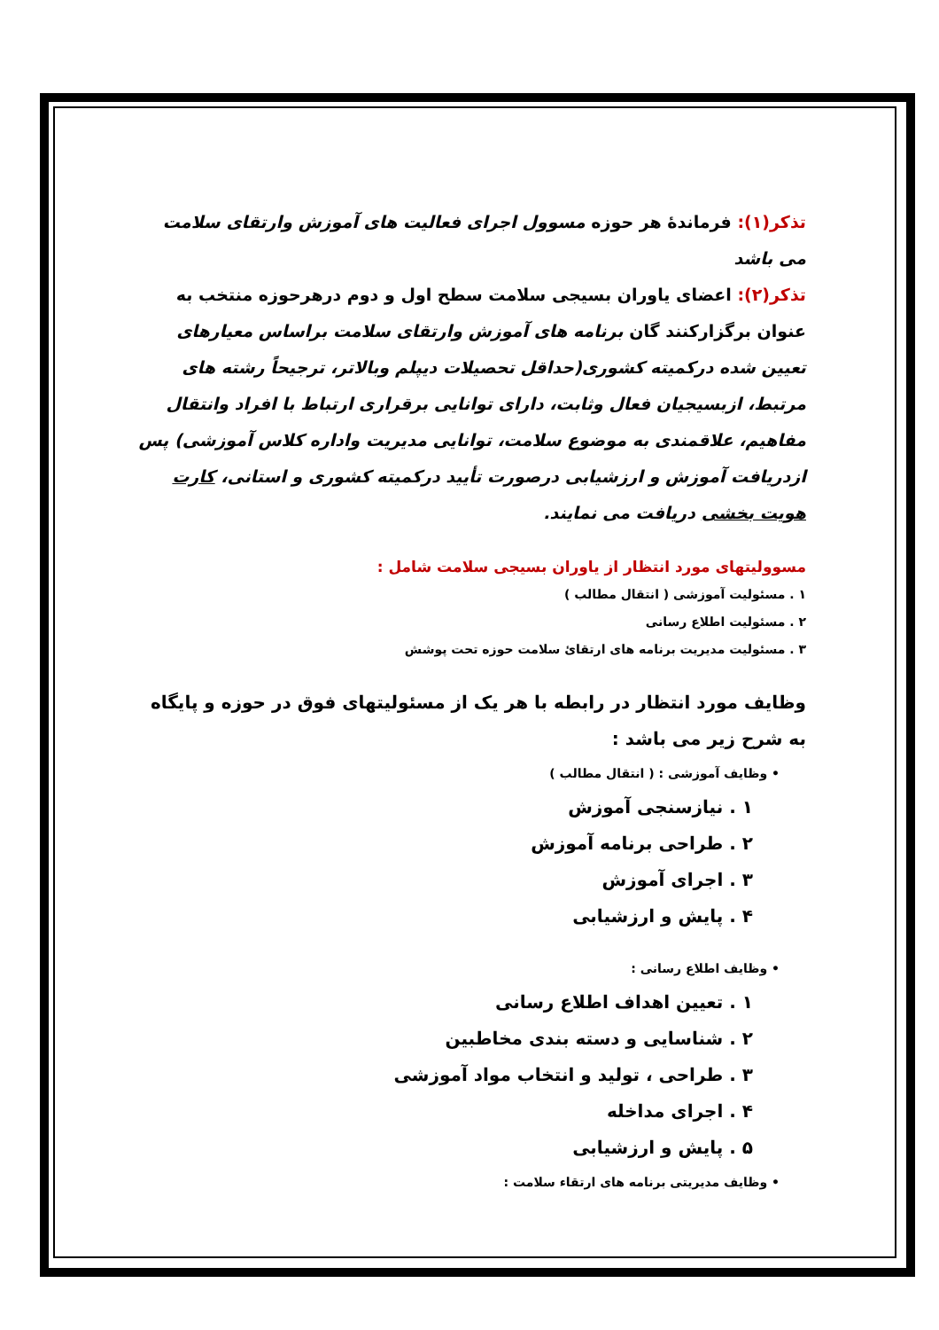تذکر(۱): فرماندهٔ هر حوزه مسوول اجرای فعالیت های آموزش وارتقای سلامت می باشد
تذکر(۲): اعضای یاوران بسیجی سلامت سطح اول و دوم درهرحوزه منتخب به عنوان برگزارکنند گان برنامه های آموزش وارتقای سلامت براساس معیارهای تعیین شده درکمیته کشوری(حداقل تحصیلات دیپلم وبالاتر، ترجیحاً رشته های مرتبط، ازبسیجیان فعال وثابت، دارای توانایی برقراری ارتباط با افراد وانتقال مفاهیم، علاقمندی به موضوع سلامت، توانایی مدیریت واداره کلاس آموزشی) پس ازدریافت آموزش و ارزشیابی درصورت تأیید درکمیته کشوری و استانی، کارت هویت بخشی دریافت می نمایند.
مسوولیتهای مورد انتظار از یاوران بسیجی سلامت شامل :
۱ . مسئولیت آموزشی ( انتقال مطالب )
۲ . مسئولیت اطلاع رسانی
۳ . مسئولیت مدیریت برنامه های ارتقائ سلامت حوزه تحت پوشش
وظایف مورد انتظار در رابطه با هر یک از مسئولیتهای فوق در حوزه و پایگاه به شرح زیر می باشد :
• وظایف آموزشی : ( انتقال مطالب )
۱ . نیازسنجی آموزش
۲ . طراحی برنامه آموزش
۳ . اجرای آموزش
۴ . پایش و ارزشیابی
• وظایف اطلاع رسانی :
۱ . تعیین اهداف اطلاع رسانی
۲ . شناسایی و دسته بندی مخاطبین
۳ . طراحی ، تولید و انتخاب مواد آموزشی
۴ . اجرای مداخله
۵ . پایش و ارزشیابی
• وظایف مدیریتی برنامه های ارتقاء سلامت :